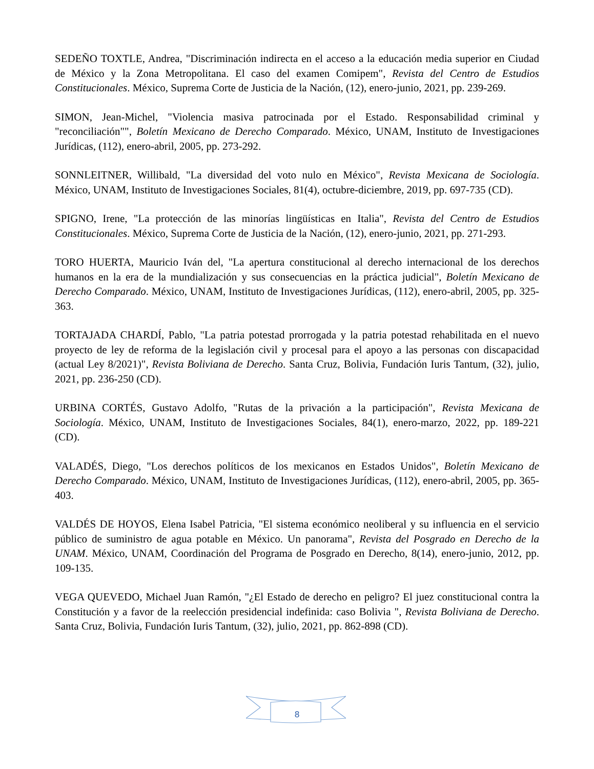SEDEÑO TOXTLE, Andrea, "Discriminación indirecta en el acceso a la educación media superior en Ciudad de México y la Zona Metropolitana. El caso del examen Comipem", Revista del Centro de Estudios Constitucionales. México, Suprema Corte de Justicia de la Nación, (12), enero-junio, 2021, pp. 239-269.
SIMON, Jean-Michel, "Violencia masiva patrocinada por el Estado. Responsabilidad criminal y "reconciliación"", Boletín Mexicano de Derecho Comparado. México, UNAM, Instituto de Investigaciones Jurídicas, (112), enero-abril, 2005, pp. 273-292.
SONNLEITNER, Willibald, "La diversidad del voto nulo en México", Revista Mexicana de Sociología. México, UNAM, Instituto de Investigaciones Sociales, 81(4), octubre-diciembre, 2019, pp. 697-735 (CD).
SPIGNO, Irene, "La protección de las minorías lingüísticas en Italia", Revista del Centro de Estudios Constitucionales. México, Suprema Corte de Justicia de la Nación, (12), enero-junio, 2021, pp. 271-293.
TORO HUERTA, Mauricio Iván del, "La apertura constitucional al derecho internacional de los derechos humanos en la era de la mundialización y sus consecuencias en la práctica judicial", Boletín Mexicano de Derecho Comparado. México, UNAM, Instituto de Investigaciones Jurídicas, (112), enero-abril, 2005, pp. 325-363.
TORTAJADA CHARDÍ, Pablo, "La patria potestad prorrogada y la patria potestad rehabilitada en el nuevo proyecto de ley de reforma de la legislación civil y procesal para el apoyo a las personas con discapacidad (actual Ley 8/2021)", Revista Boliviana de Derecho. Santa Cruz, Bolivia, Fundación Iuris Tantum, (32), julio, 2021, pp. 236-250 (CD).
URBINA CORTÉS, Gustavo Adolfo, "Rutas de la privación a la participación", Revista Mexicana de Sociología. México, UNAM, Instituto de Investigaciones Sociales, 84(1), enero-marzo, 2022, pp. 189-221 (CD).
VALADÉS, Diego, "Los derechos políticos de los mexicanos en Estados Unidos", Boletín Mexicano de Derecho Comparado. México, UNAM, Instituto de Investigaciones Jurídicas, (112), enero-abril, 2005, pp. 365-403.
VALDÉS DE HOYOS, Elena Isabel Patricia, "El sistema económico neoliberal y su influencia en el servicio público de suministro de agua potable en México. Un panorama", Revista del Posgrado en Derecho de la UNAM. México, UNAM, Coordinación del Programa de Posgrado en Derecho, 8(14), enero-junio, 2012, pp. 109-135.
VEGA QUEVEDO, Michael Juan Ramón, "¿El Estado de derecho en peligro? El juez constitucional contra la Constitución y a favor de la reelección presidencial indefinida: caso Bolivia ", Revista Boliviana de Derecho. Santa Cruz, Bolivia, Fundación Iuris Tantum, (32), julio, 2021, pp. 862-898 (CD).
8